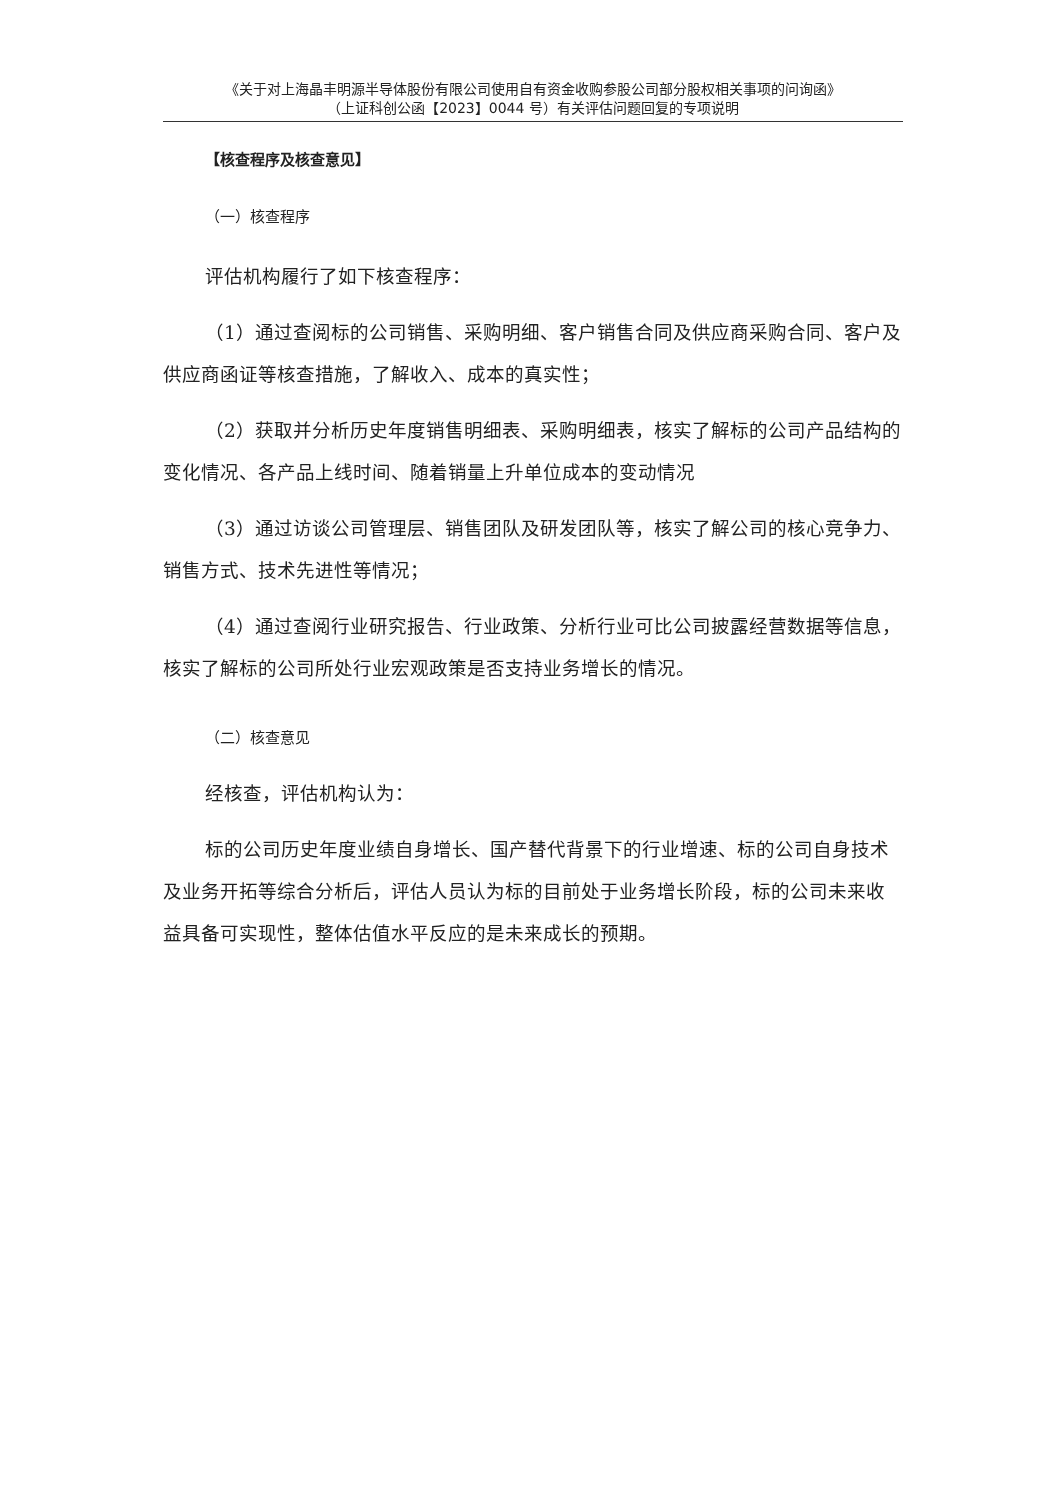《关于对上海晶丰明源半导体股份有限公司使用自有资金收购参股公司部分股权相关事项的问询函》
（上证科创公函【2023】0044 号）有关评估问题回复的专项说明
【核查程序及核查意见】
（一）核查程序
评估机构履行了如下核查程序：
（1）通过查阅标的公司销售、采购明细、客户销售合同及供应商采购合同、客户及供应商函证等核查措施，了解收入、成本的真实性；
（2）获取并分析历史年度销售明细表、采购明细表，核实了解标的公司产品结构的变化情况、各产品上线时间、随着销量上升单位成本的变动情况
（3）通过访谈公司管理层、销售团队及研发团队等，核实了解公司的核心竞争力、销售方式、技术先进性等情况；
（4）通过查阅行业研究报告、行业政策、分析行业可比公司披露经营数据等信息，核实了解标的公司所处行业宏观政策是否支持业务增长的情况。
（二）核查意见
经核查，评估机构认为：
标的公司历史年度业绩自身增长、国产替代背景下的行业增速、标的公司自身技术及业务开拓等综合分析后，评估人员认为标的目前处于业务增长阶段，标的公司未来收益具备可实现性，整体估值水平反应的是未来成长的预期。